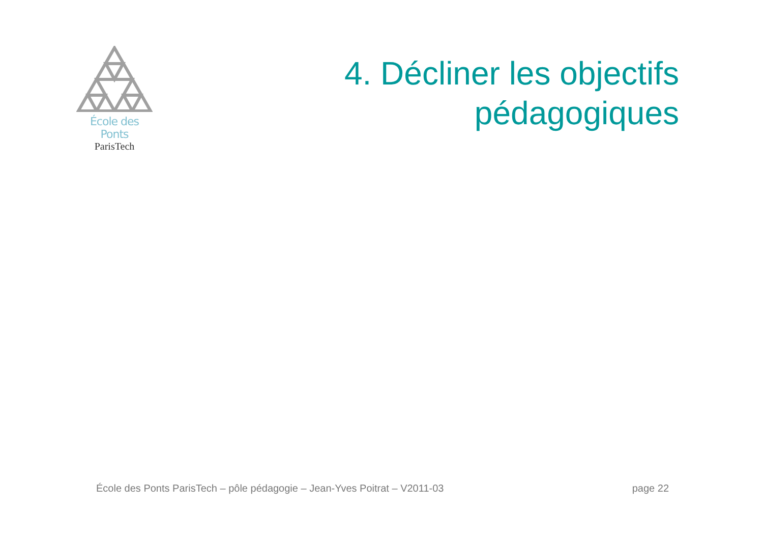École des Ponts
ParisTech
4. Décliner les objectifs
pédagogiques
École des Ponts ParisTech – pôle pédagogie – Jean-Yves Poitrat – V2011-03 page 22